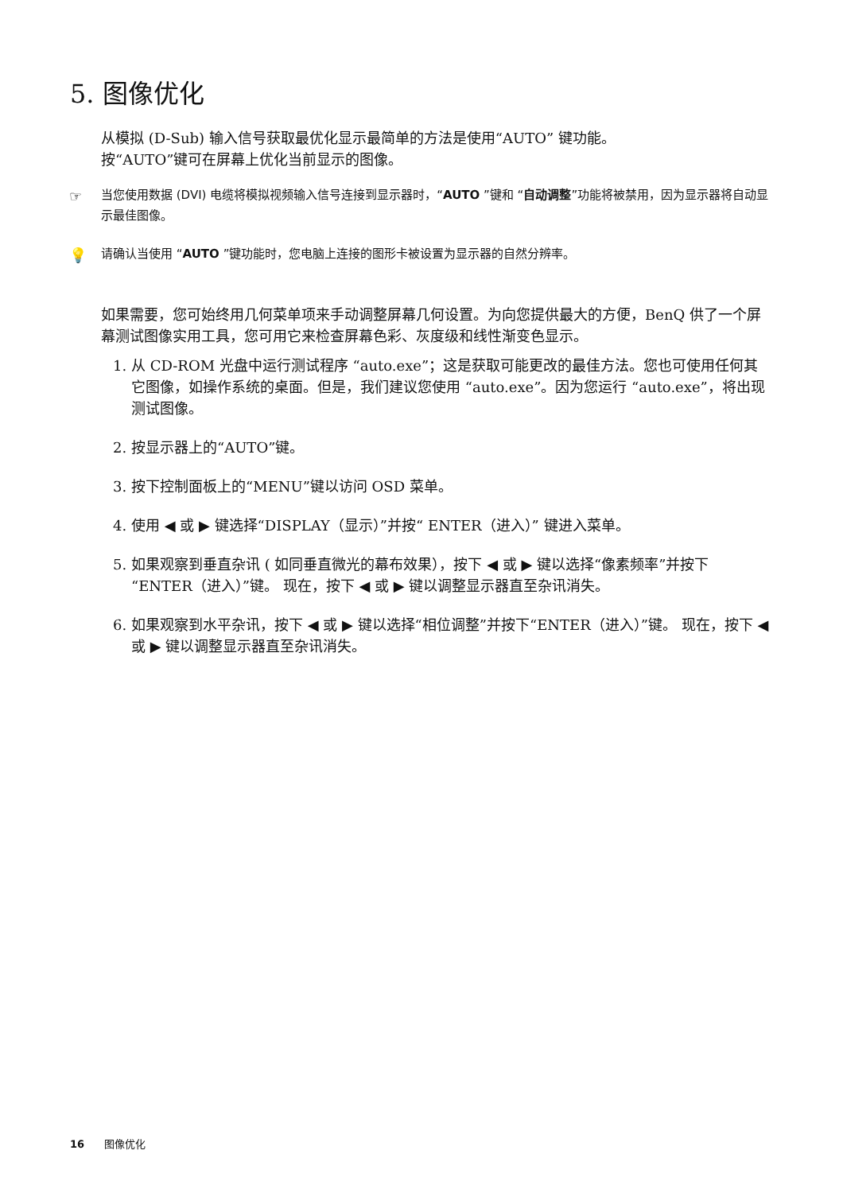5. 图像优化
从模拟 (D-Sub) 输入信号获取最优化显示最简单的方法是使用“AUTO” 键功能。
按“AUTO”键可在屏幕上优化当前显示的图像。
☞ 当您使用数据 (DVI) 电缆将模拟视频输入信号连接到显示器时，“AUTO ”键和 “自动调整”功能将被禁用，因为显示器将自动显示最佳图像。
💡 请确认当使用 “AUTO ”键功能时，您电脑上连接的图形卡被设置为显示器的自然分辨率。
如果需要，您可始终用几何菜单项来手动调整屏幕几何设置。为向您提供最大的方便，BenQ 供了一个屏幕测试图像实用工具，您可用它来检查屏幕色彩、灰度级和线性渐变色显示。
1. 从 CD-ROM 光盘中运行测试程序 “auto.exe”；这是获取可能更改的最佳方法。您也可使用任何其它图像，如操作系统的桌面。但是，我们建议您使用 “auto.exe”。因为您运行 “auto.exe”，将出现测试图像。
2. 按显示器上的“AUTO”键。
3. 按下控制面板上的“MENU”键以访问 OSD 菜单。
4. 使用 ◀ 或 ▶ 键选择“DISPLAY（显示）”并按“ ENTER（进入）” 键进入菜单。
5. 如果观察到垂直杂讯 ( 如同垂直微光的幕布效果），按下 ◀ 或 ▶ 键以选择“像素频率”并按下“ENTER（进入）”键。 现在，按下 ◀ 或 ▶ 键以调整显示器直至杂讯消失。
6. 如果观察到水平杂讯，按下 ◀ 或 ▶ 键以选择“相位调整”并按下“ENTER（进入）”键。 现在，按下 ◀ 或 ▶ 键以调整显示器直至杂讯消失。
16 图像优化